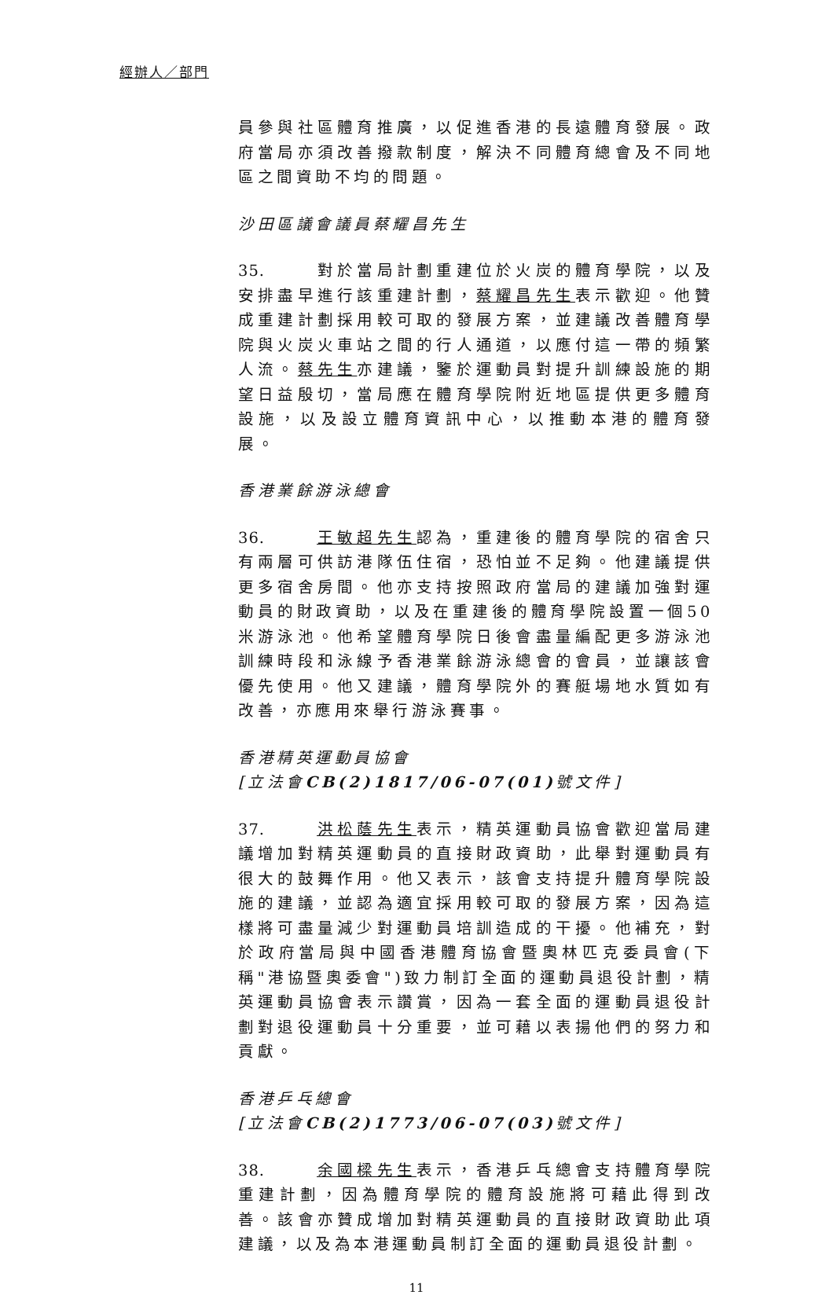經辦人／部門
員參與社區體育推廣，以促進香港的長遠體育發展。政府當局亦須改善撥款制度，解決不同體育總會及不同地區之間資助不均的問題。
沙田區議會議員蔡耀昌先生
35. 對於當局計劃重建位於火炭的體育學院，以及安排盡早進行該重建計劃，蔡耀昌先生表示歡迎。他贊成重建計劃採用較可取的發展方案，並建議改善體育學院與火炭火車站之間的行人通道，以應付這一帶的頻繁人流。蔡先生亦建議，鑒於運動員對提升訓練設施的期望日益殷切，當局應在體育學院附近地區提供更多體育設施，以及設立體育資訊中心，以推動本港的體育發展。
香港業餘游泳總會
36. 王敏超先生認為，重建後的體育學院的宿舍只有兩層可供訪港隊伍住宿，恐怕並不足夠。他建議提供更多宿舍房間。他亦支持按照政府當局的建議加強對運動員的財政資助，以及在重建後的體育學院設置一個50米游泳池。他希望體育學院日後會盡量編配更多游泳池訓練時段和泳線予香港業餘游泳總會的會員，並讓該會優先使用。他又建議，體育學院外的賽艇場地水質如有改善，亦應用來舉行游泳賽事。
香港精英運動員協會
[立法會CB(2)1817/06-07(01) 號文件]
37. 洪松蔭先生表示，精英運動員協會歡迎當局建議增加對精英運動員的直接財政資助，此舉對運動員有很大的鼓舞作用。他又表示，該會支持提升體育學院設施的建議，並認為適宜採用較可取的發展方案，因為這樣將可盡量減少對運動員培訓造成的干擾。他補充，對於政府當局與中國香港體育協會暨奧林匹克委員會(下稱"港協暨奧委會")致力制訂全面的運動員退役計劃，精英運動員協會表示讚賞，因為一套全面的運動員退役計劃對退役運動員十分重要，並可藉以表揚他們的努力和貢獻。
香港乒乓總會
[立法會CB(2)1773/06-07(03) 號文件]
38. 余國樑先生表示，香港乒乓總會支持體育學院重建計劃，因為體育學院的體育設施將可藉此得到改善。該會亦贊成增加對精英運動員的直接財政資助此項建議，以及為本港運動員制訂全面的運動員退役計劃。
11